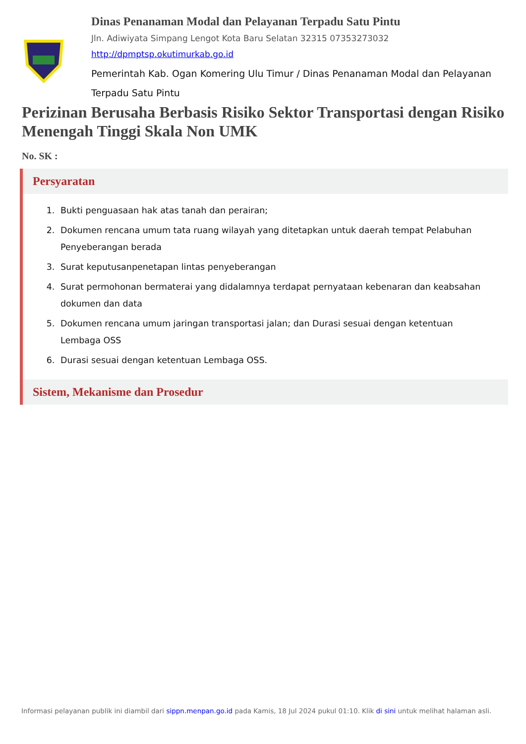Dinas Penanaman Modal dan Pelayanan Terpadu Satu Pintu
Jln. Adiwiyata Simpang Lengot Kota Baru Selatan 32315 07353273032
http://dpmptsp.okutimurkab.go.id
Pemerintah Kab. Ogan Komering Ulu Timur / Dinas Penanaman Modal dan Pelayanan Terpadu Satu Pintu
Perizinan Berusaha Berbasis Risiko Sektor Transportasi dengan Risiko Menengah Tinggi Skala Non UMK
No. SK :
Persyaratan
1. Bukti penguasaan hak atas tanah dan perairan;
2. Dokumen rencana umum tata ruang wilayah yang ditetapkan untuk daerah tempat Pelabuhan Penyeberangan berada
3. Surat keputusanpenetapan lintas penyeberangan
4. Surat permohonan bermaterai yang didalamnya terdapat pernyataan kebenaran dan keabsahan dokumen dan data
5. Dokumen rencana umum jaringan transportasi jalan; dan Durasi sesuai dengan ketentuan Lembaga OSS
6. Durasi sesuai dengan ketentuan Lembaga OSS.
Sistem, Mekanisme dan Prosedur
Informasi pelayanan publik ini diambil dari sippn.menpan.go.id pada Kamis, 18 Jul 2024 pukul 01:10. Klik di sini untuk melihat halaman asli.